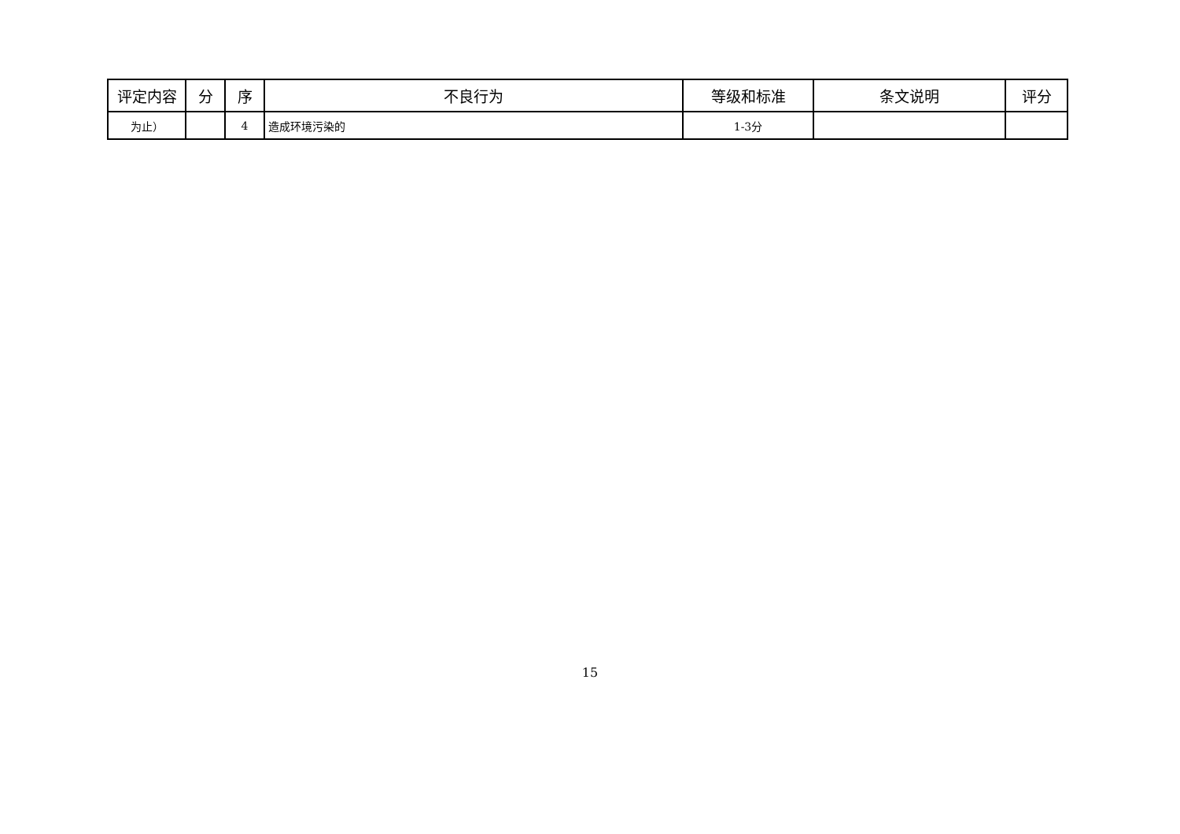| 评定内容 | 分 | 序 | 不良行为 | 等级和标准 | 条文说明 | 评分 |
| --- | --- | --- | --- | --- | --- | --- |
| 为止） | | 4 | 造成环境污染的 | 1-3分 | | |
15